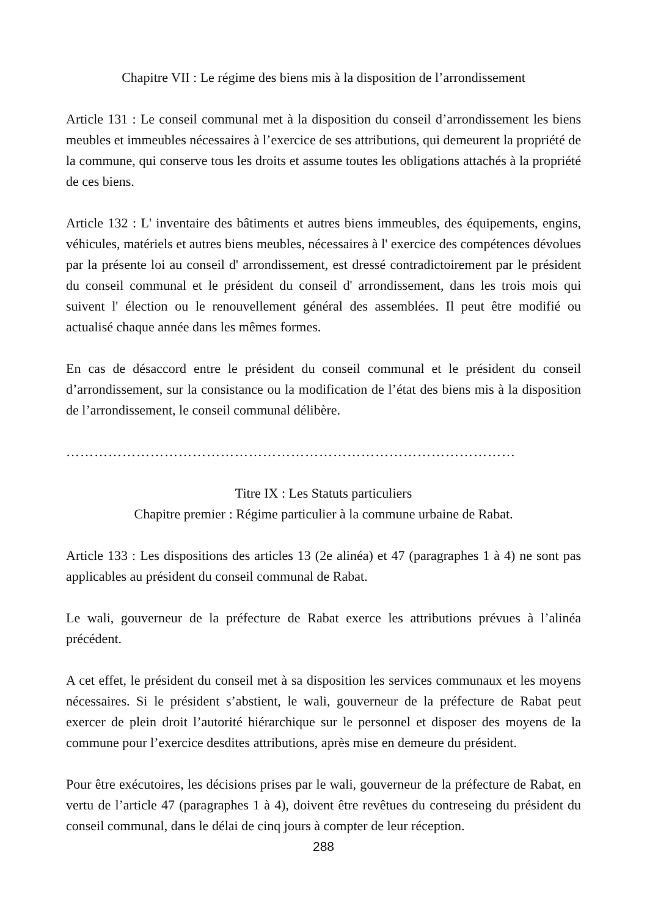Chapitre VII : Le régime des biens mis à la disposition de l’arrondissement
Article 131 : Le conseil communal met à la disposition du conseil d’arrondissement les biens meubles et immeubles nécessaires à l’exercice de ses attributions, qui demeurent la propriété de la commune, qui conserve tous les droits et assume toutes les obligations attachés à la propriété de ces biens.
Article 132 : L' inventaire des bâtiments et autres biens immeubles, des équipements, engins, véhicules, matériels et autres biens meubles, nécessaires à l' exercice des compétences dévolues par la présente loi au conseil d' arrondissement, est dressé contradictoirement par le président du conseil communal et le président du conseil d' arrondissement, dans les trois mois qui suivent l' élection ou le renouvellement général des assemblées. Il peut être modifié ou actualisé chaque année dans les mêmes formes.
En cas de désaccord entre le président du conseil communal et le président du conseil d’arrondissement, sur la consistance ou la modification de l’état des biens mis à la disposition de l’arrondissement, le conseil communal délibère.
……………………………………………………………………………………
Titre IX : Les Statuts particuliers
Chapitre premier : Régime particulier à la commune urbaine de Rabat.
Article 133 : Les dispositions des articles 13 (2e alinéa) et 47 (paragraphes 1 à 4) ne sont pas applicables au président du conseil communal de Rabat.
Le wali, gouverneur de la préfecture de Rabat exerce les attributions prévues à l’alinéa précédent.
A cet effet, le président du conseil met à sa disposition les services communaux et les moyens nécessaires. Si le président s’abstient, le wali, gouverneur de la préfecture de Rabat peut exercer de plein droit l’autorité hiérarchique sur le personnel et disposer des moyens de la commune pour l’exercice desdites attributions, après mise en demeure du président.
Pour être exécutoires, les décisions prises par le wali, gouverneur de la préfecture de Rabat, en vertu de l’article 47 (paragraphes 1 à 4), doivent être revêtues du contreseing du président du conseil communal, dans le délai de cinq jours à compter de leur réception.
288